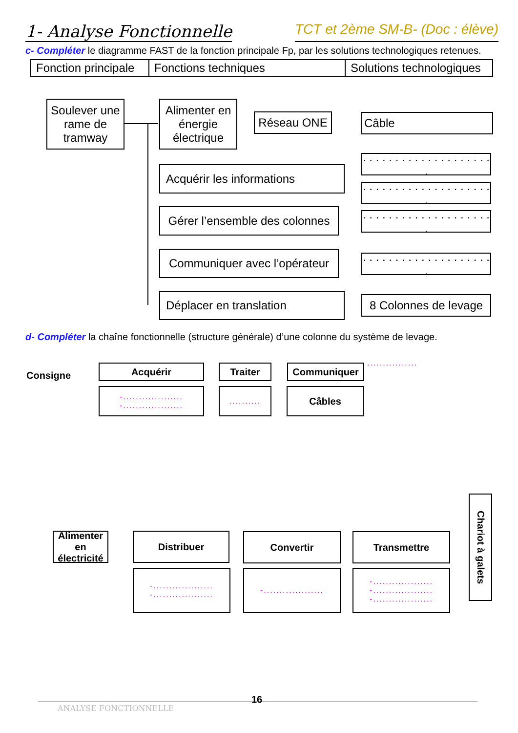1- Analyse Fonctionnelle TCT et 2ème SM-B- (Doc : élève)
c- Compléter le diagramme FAST de la fonction principale Fp, par les solutions technologiques retenues.
| Fonction principale | Fonctions techniques | Solutions technologiques |
| --- | --- | --- |
Soulever une rame de tramway
Alimenter en énergie électrique
Réseau ONE Câble
Acquérir les informations
. . . . . . . . . . . . . . . . . . . . .
. . . . . . . . . . . . . . . . . . . . .
Gérer l’ensemble des colonnes
. . . . . . . . . . . . . . . . . . . . .
Communiquer avec l’opérateur
. . . . . . . . . . . . . . . . . . . . .
Déplacer en translation
8 Colonnes de levage
d- Compléter la chaîne fonctionnelle (structure générale) d’une colonne du système de levage.
Consigne
Acquérir Traiter Communiquer ................
-...................
-...................
..........
Câbles
Alimenter en électricité
Distribuer Convertir Transmettre
Chariot à galets
-...................
-...................
-...................
-...................
-...................
-...................
ANALYSE FONCTIONNELLE
16